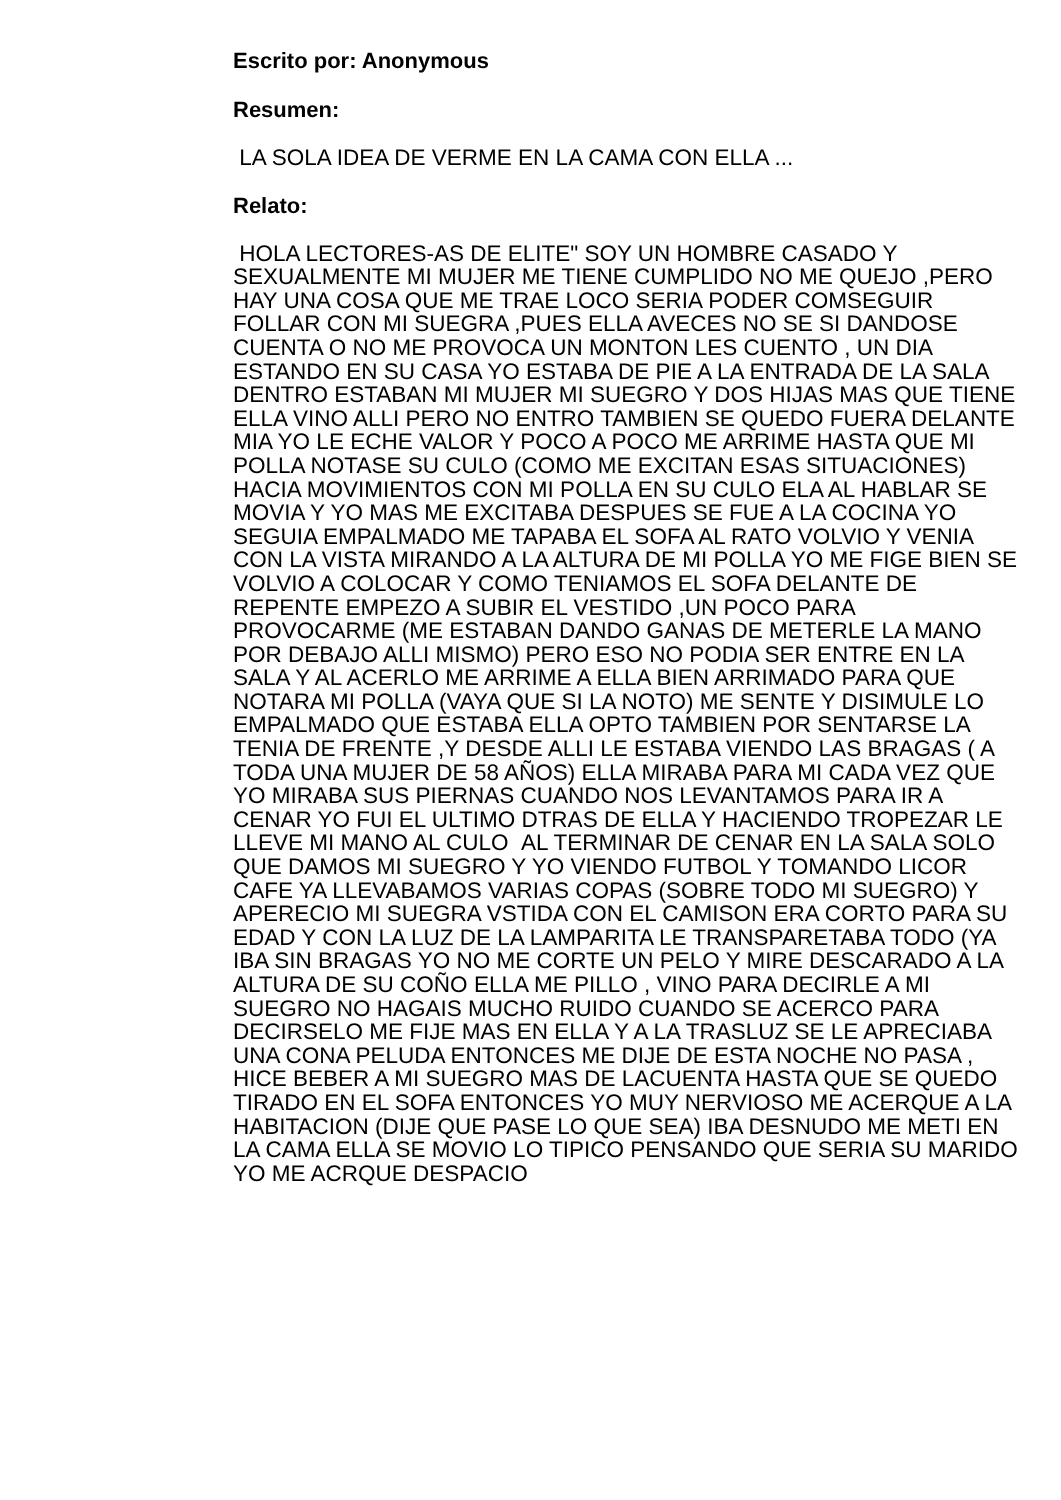Escrito por: Anonymous
Resumen:
LA SOLA IDEA DE VERME EN LA CAMA CON ELLA ...
Relato:
HOLA LECTORES-AS DE ELITE" SOY UN HOMBRE CASADO Y SEXUALMENTE MI MUJER ME TIENE CUMPLIDO NO ME QUEJO ,PERO HAY UNA COSA QUE ME TRAE LOCO SERIA PODER COMSEGUIR FOLLAR CON MI SUEGRA ,PUES ELLA AVECES NO SE SI DANDOSE CUENTA O NO ME PROVOCA UN MONTON LES CUENTO , UN DIA ESTANDO EN SU CASA YO ESTABA DE PIE A LA ENTRADA DE LA SALA DENTRO ESTABAN MI MUJER MI SUEGRO Y DOS HIJAS MAS QUE TIENE ELLA VINO ALLI PERO NO ENTRO TAMBIEN SE QUEDO FUERA DELANTE MIA YO LE ECHE VALOR Y POCO A POCO ME ARRIME HASTA QUE MI POLLA NOTASE SU CULO (COMO ME EXCITAN ESAS SITUACIONES) HACIA MOVIMIENTOS CON MI POLLA EN SU CULO ELA AL HABLAR SE MOVIA Y YO MAS ME EXCITABA DESPUES SE FUE A LA COCINA YO SEGUIA EMPALMADO ME TAPABA EL SOFA AL RATO VOLVIO Y VENIA CON LA VISTA MIRANDO A LA ALTURA DE MI POLLA YO ME FIGE BIEN SE VOLVIO A COLOCAR Y COMO TENIAMOS EL SOFA DELANTE DE REPENTE EMPEZO A SUBIR EL VESTIDO ,UN POCO PARA PROVOCARME (ME ESTABAN DANDO GANAS DE METERLE LA MANO POR DEBAJO ALLI MISMO) PERO ESO NO PODIA SER ENTRE EN LA SALA Y AL ACERLO ME ARRIME A ELLA BIEN ARRIMADO PARA QUE NOTARA MI POLLA (VAYA QUE SI LA NOTO) ME SENTE Y DISIMULE LO EMPALMADO QUE ESTABA ELLA OPTO TAMBIEN POR SENTARSE LA TENIA DE FRENTE ,Y DESDE ALLI LE ESTABA VIENDO LAS BRAGAS ( A TODA UNA MUJER DE 58 AÑOS) ELLA MIRABA PARA MI CADA VEZ QUE YO MIRABA SUS PIERNAS CUANDO NOS LEVANTAMOS PARA IR A CENAR YO FUI EL ULTIMO DTRAS DE ELLA Y HACIENDO TROPEZAR LE LLEVE MI MANO AL CULO AL TERMINAR DE CENAR EN LA SALA SOLO QUE DAMOS MI SUEGRO Y YO VIENDO FUTBOL Y TOMANDO LICOR CAFE YA LLEVABAMOS VARIAS COPAS (SOBRE TODO MI SUEGRO) Y APERECIO MI SUEGRA VSTIDA CON EL CAMISON ERA CORTO PARA SU EDAD Y CON LA LUZ DE LA LAMPARITA LE TRANSPARETABA TODO (YA IBA SIN BRAGAS YO NO ME CORTE UN PELO Y MIRE DESCARADO A LA ALTURA DE SU COÑO ELLA ME PILLO , VINO PARA DECIRLE A MI SUEGRO NO HAGAIS MUCHO RUIDO CUANDO SE ACERCO PARA DECIRSELO ME FIJE MAS EN ELLA Y A LA TRASLUZ SE LE APRECIABA UNA CONA PELUDA ENTONCES ME DIJE DE ESTA NOCHE NO PASA , HICE BEBER A MI SUEGRO MAS DE LACUENTA HASTA QUE SE QUEDO TIRADO EN EL SOFA ENTONCES YO MUY NERVIOSO ME ACERQUE A LA HABITACION (DIJE QUE PASE LO QUE SEA) IBA DESNUDO ME METI EN LA CAMA ELLA SE MOVIO LO TIPICO PENSANDO QUE SERIA SU MARIDO YO ME ACRQUE DESPACIO